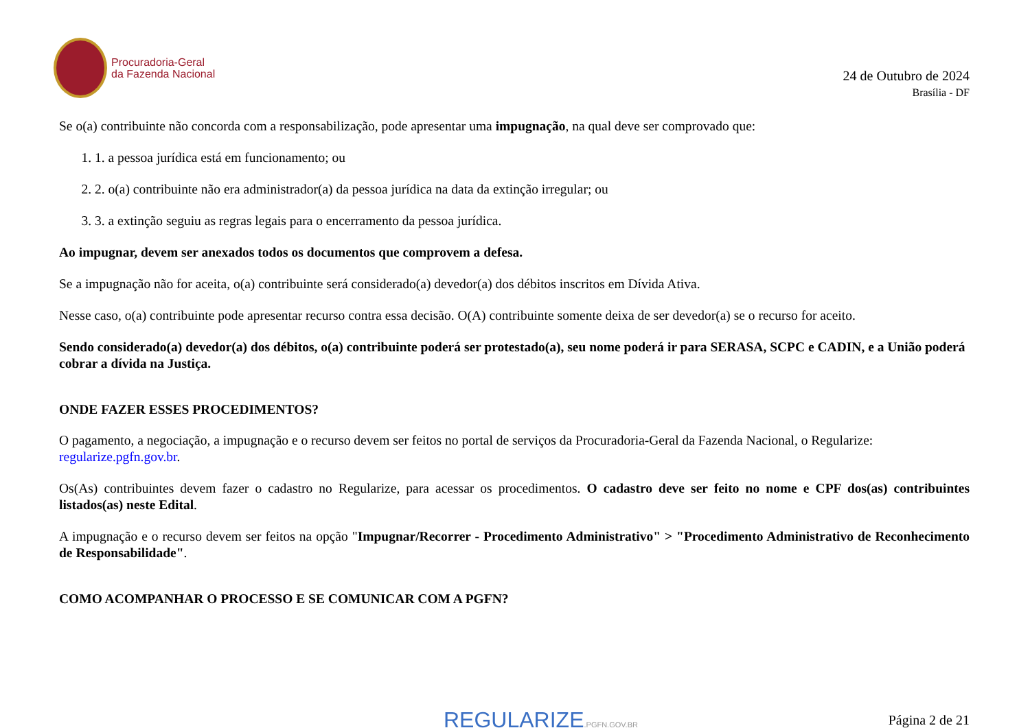Procuradoria-Geral
da Fazenda Nacional
24 de Outubro de 2024
Brasília - DF
Se o(a) contribuinte não concorda com a responsabilização, pode apresentar uma impugnação, na qual deve ser comprovado que:
1. 1. a pessoa jurídica está em funcionamento; ou
2. 2. o(a) contribuinte não era administrador(a) da pessoa jurídica na data da extinção irregular; ou
3. 3. a extinção seguiu as regras legais para o encerramento da pessoa jurídica.
Ao impugnar, devem ser anexados todos os documentos que comprovem a defesa.
Se a impugnação não for aceita, o(a) contribuinte será considerado(a) devedor(a) dos débitos inscritos em Dívida Ativa.
Nesse caso, o(a) contribuinte pode apresentar recurso contra essa decisão. O(A) contribuinte somente deixa de ser devedor(a) se o recurso for aceito.
Sendo considerado(a) devedor(a) dos débitos, o(a) contribuinte poderá ser protestado(a), seu nome poderá ir para SERASA, SCPC e CADIN, e a União poderá cobrar a dívida na Justiça.
ONDE FAZER ESSES PROCEDIMENTOS?
O pagamento, a negociação, a impugnação e o recurso devem ser feitos no portal de serviços da Procuradoria-Geral da Fazenda Nacional, o Regularize: regularize.pgfn.gov.br.
Os(As) contribuintes devem fazer o cadastro no Regularize, para acessar os procedimentos. O cadastro deve ser feito no nome e CPF dos(as) contribuintes listados(as) neste Edital.
A impugnação e o recurso devem ser feitos na opção "Impugnar/Recorrer - Procedimento Administrativo" > "Procedimento Administrativo de Reconhecimento de Responsabilidade".
COMO ACOMPANHAR O PROCESSO E SE COMUNICAR COM A PGFN?
REGULARIZE.PGFN.GOV.BR Página 2 de 21